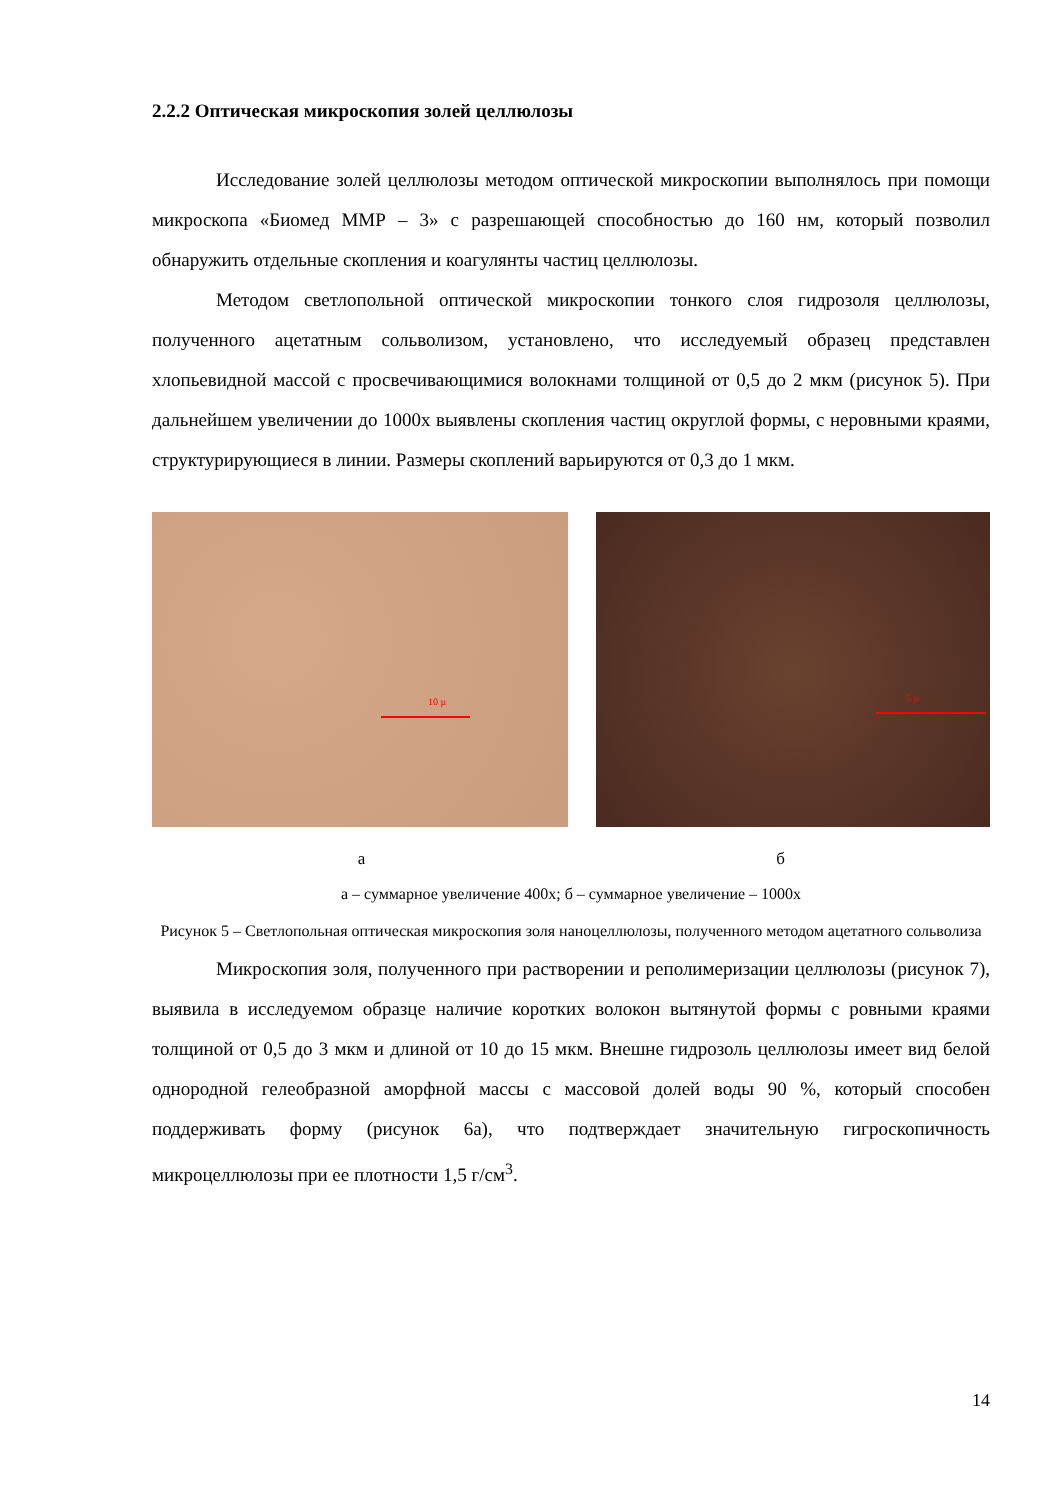2.2.2 Оптическая микроскопия золей целлюлозы
Исследование золей целлюлозы методом оптической микроскопии выполнялось при помощи микроскопа «Биомед ММР – 3» с разрешающей способностью до 160 нм, который позволил обнаружить отдельные скопления и коагулянты частиц целлюлозы.
Методом светлопольной оптической микроскопии тонкого слоя гидрозоля целлюлозы, полученного ацетатным сольволизом, установлено, что исследуемый образец представлен хлопьевидной массой с просвечивающимися волокнами толщиной от 0,5 до 2 мкм (рисунок 5). При дальнейшем увеличении до 1000х выявлены скопления частиц округлой формы, с неровными краями, структурирующиеся в линии. Размеры скоплений варьируются от 0,3 до 1 мкм.
10 µ
5 µ
а б
а – суммарное увеличение 400х; б – суммарное увеличение – 1000х
Рисунок 5 – Светлопольная оптическая микроскопия золя наноцеллюлозы, полученного методом ацетатного сольволиза
Микроскопия золя, полученного при растворении и реполимеризации целлюлозы (рисунок 7), выявила в исследуемом образце наличие коротких волокон вытянутой формы с ровными краями толщиной от 0,5 до 3 мкм и длиной от 10 до 15 мкм. Внешне гидрозоль целлюлозы имеет вид белой однородной гелеобразной аморфной массы с массовой долей воды 90 %, который способен поддерживать форму (рисунок 6а), что подтверждает значительную гигроскопичность микроцеллюлозы при ее плотности 1,5 г/см<sup>3</sup>.
14